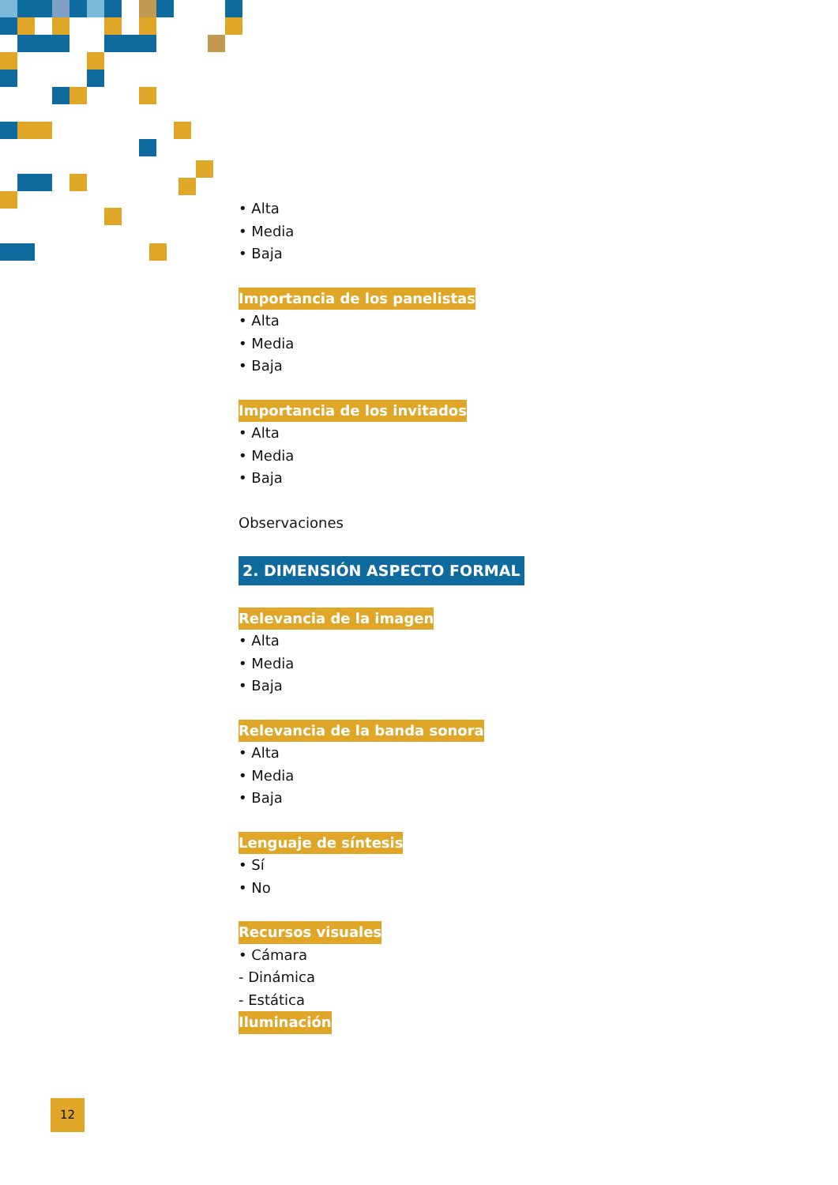• Alta
• Media
• Baja
Importancia de los panelistas
• Alta
• Media
• Baja
Importancia de los invitados
• Alta
• Media
• Baja
Observaciones
2. DIMENSIÓN ASPECTO FORMAL
Relevancia de la imagen
• Alta
• Media
• Baja
Relevancia de la banda sonora
• Alta
• Media
• Baja
Lenguaje de síntesis
• Sí
• No
Recursos visuales
• Cámara
- Dinámica
- Estática
Iluminación
12